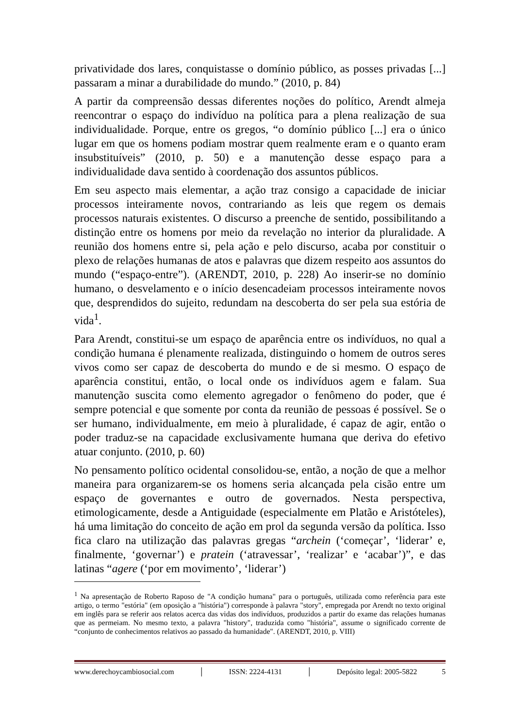privatividade dos lares, conquistasse o domínio público, as posses privadas [...] passaram a minar a durabilidade do mundo.” (2010, p. 84)
A partir da compreensão dessas diferentes noções do político, Arendt almeja reencontrar o espaço do indivíduo na política para a plena realização de sua individualidade. Porque, entre os gregos, “o domínio público [...] era o único lugar em que os homens podiam mostrar quem realmente eram e o quanto eram insubstituíveis” (2010, p. 50) e a manutenção desse espaço para a individualidade dava sentido à coordenação dos assuntos públicos.
Em seu aspecto mais elementar, a ação traz consigo a capacidade de iniciar processos inteiramente novos, contrariando as leis que regem os demais processos naturais existentes. O discurso a preenche de sentido, possibilitando a distinção entre os homens por meio da revelação no interior da pluralidade. A reunião dos homens entre si, pela ação e pelo discurso, acaba por constituir o plexo de relações humanas de atos e palavras que dizem respeito aos assuntos do mundo (“espaço-entre”). (ARENDT, 2010, p. 228) Ao inserir-se no domínio humano, o desvelamento e o início desencadeiam processos inteiramente novos que, desprendidos do sujeito, redundam na descoberta do ser pela sua estória de vida<sup>1</sup>.
Para Arendt, constitui-se um espaço de aparência entre os indivíduos, no qual a condição humana é plenamente realizada, distinguindo o homem de outros seres vivos como ser capaz de descoberta do mundo e de si mesmo. O espaço de aparência constitui, então, o local onde os indivíduos agem e falam. Sua manutenção suscita como elemento agregador o fenômeno do poder, que é sempre potencial e que somente por conta da reunião de pessoas é possível. Se o ser humano, individualmente, em meio à pluralidade, é capaz de agir, então o poder traduz-se na capacidade exclusivamente humana que deriva do efetivo atuar conjunto. (2010, p. 60)
No pensamento político ocidental consolidou-se, então, a noção de que a melhor maneira para organizarem-se os homens seria alcançada pela cisão entre um espaço de governantes e outro de governados. Nesta perspectiva, etimologicamente, desde a Antiguidade (especialmente em Platão e Aristóteles), há uma limitação do conceito de ação em prol da segunda versão da política. Isso fica claro na utilização das palavras gregas “archein (‘começar’, ‘liderar’ e, finalmente, ‘governar’) e pratein (‘atravessar’, ‘realizar’ e ‘acabar’)”, e das latinas “agere (‘por em movimento’, ‘liderar’)
<sup>1</sup> Na apresentação de Roberto Raposo de "A condição humana" para o português, utilizada como referência para este artigo, o termo "estória" (em oposição a "história") corresponde à palavra "story", empregada por Arendt no texto original em inglês para se referir aos relatos acerca das vidas dos indivíduos, produzidos a partir do exame das relações humanas que as permeiam. No mesmo texto, a palavra "history", traduzida como "história", assume o significado corrente de “conjunto de conhecimentos relativos ao passado da humanidade". (ARENDT, 2010, p. VIII)
www.derechoycambiosocial.com │ ISSN: 2224-4131 │ Depósito legal: 2005-5822 5